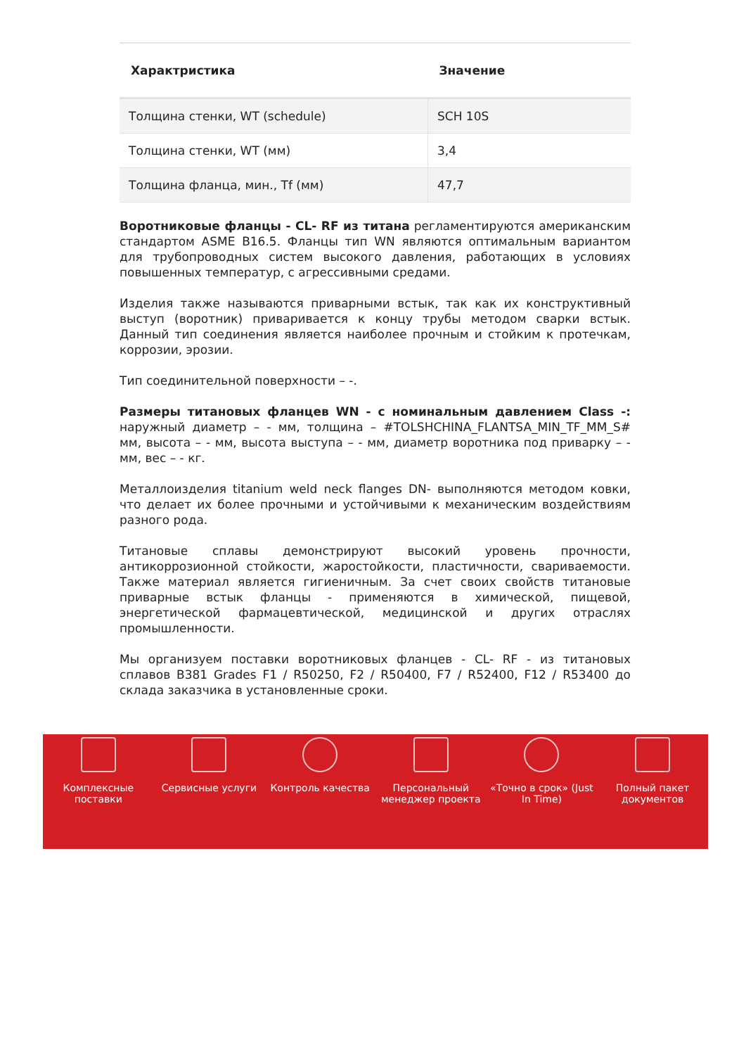| Характристика | Значение |
| --- | --- |
| Толщина стенки, WT (schedule) | SCH 10S |
| Толщина стенки, WT (мм) | 3,4 |
| Толщина фланца, мин., Tf (мм) | 47,7 |
Воротниковые фланцы - CL- RF из титана регламентируются американским стандартом ASME B16.5. Фланцы тип WN являются оптимальным вариантом для трубопроводных систем высокого давления, работающих в условиях повышенных температур, с агрессивными средами.
Изделия также называются приварными встык, так как их конструктивный выступ (воротник) приваривается к концу трубы методом сварки встык. Данный тип соединения является наиболее прочным и стойким к протечкам, коррозии, эрозии.
Тип соединительной поверхности – -.
Размеры титановых фланцев WN - с номинальным давлением Class -: наружный диаметр – - мм, толщина – #TOLSHCHINA_FLANTSA_MIN_TF_MM_S# мм, высота – - мм, высота выступа – - мм, диаметр воротника под приварку – - мм, вес – - кг.
Металлоизделия titanium weld neck flanges DN- выполняются методом ковки, что делает их более прочными и устойчивыми к механическим воздействиям разного рода.
Титановые сплавы демонстрируют высокий уровень прочности, антикоррозионной стойкости, жаростойкости, пластичности, свариваемости. Также материал является гигиеничным. За счет своих свойств титановые приварные встык фланцы - применяются в химической, пищевой, энергетической фармацевтической, медицинской и других отраслях промышленности.
Мы организуем поставки воротниковых фланцев - CL- RF - из титановых сплавов B381 Grades F1 / R50250, F2 / R50400, F7 / R52400, F12 / R53400 до склада заказчика в установленные сроки.
Комплексные поставки
Сервисные услуги Контроль качества Персональный менеджер проекта
«Точно в срок» (Just In Time)
Полный пакет документов